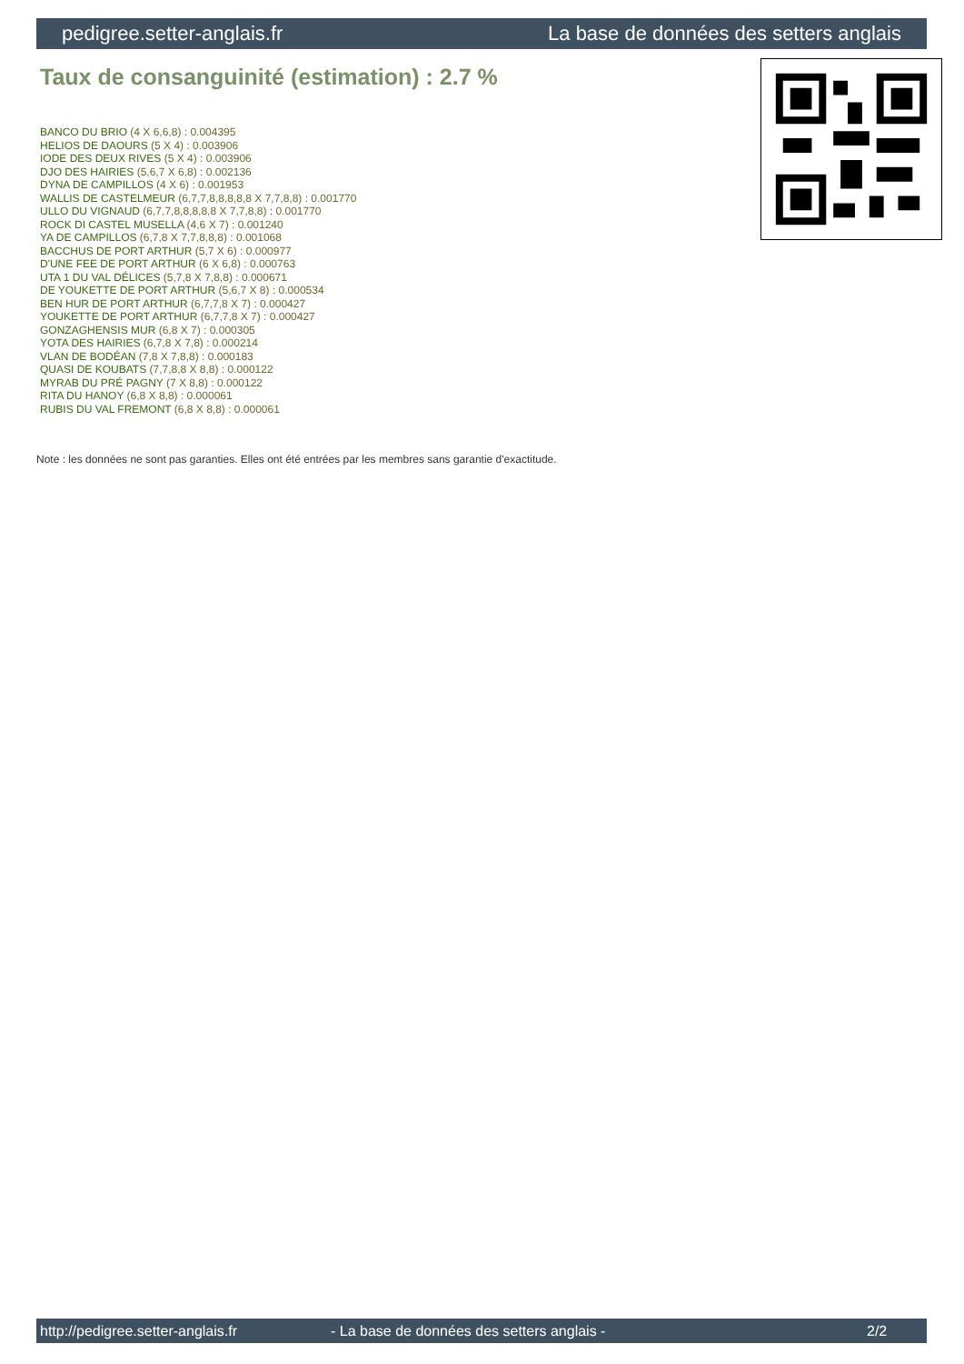pedigree.setter-anglais.fr La base de données des setters anglais
Taux de consanguinité (estimation) : 2.7 %
BANCO DU BRIO (4 X 6,6,8) : 0.004395
HELIOS DE DAOURS (5 X 4) : 0.003906
IODE DES DEUX RIVES (5 X 4) : 0.003906
DJO DES HAIRIES (5,6,7 X 6,8) : 0.002136
DYNA DE CAMPILLOS (4 X 6) : 0.001953
WALLIS DE CASTELMEUR (6,7,7,8,8,8,8,8 X 7,7,8,8) : 0.001770
ULLO DU VIGNAUD (6,7,7,8,8,8,8,8 X 7,7,8,8) : 0.001770
ROCK DI CASTEL MUSELLA (4,6 X 7) : 0.001240
YA DE CAMPILLOS (6,7,8 X 7,7,8,8,8) : 0.001068
BACCHUS DE PORT ARTHUR (5,7 X 6) : 0.000977
D'UNE FEE DE PORT ARTHUR (6 X 6,8) : 0.000763
UTA 1 DU VAL DÉLICES (5,7,8 X 7,8,8) : 0.000671
DE YOUKETTE DE PORT ARTHUR (5,6,7 X 8) : 0.000534
BEN HUR DE PORT ARTHUR (6,7,7,8 X 7) : 0.000427
YOUKETTE DE PORT ARTHUR (6,7,7,8 X 7) : 0.000427
GONZAGHENSIS MUR (6,8 X 7) : 0.000305
YOTA DES HAIRIES (6,7,8 X 7,8) : 0.000214
VLAN DE BODÉAN (7,8 X 7,8,8) : 0.000183
QUASI DE KOUBATS (7,7,8,8 X 8,8) : 0.000122
MYRAB DU PRÉ PAGNY (7 X 8,8) : 0.000122
RITA DU HANOY (6,8 X 8,8) : 0.000061
RUBIS DU VAL FREMONT (6,8 X 8,8) : 0.000061
Note : les données ne sont pas garanties. Elles ont été entrées par les membres sans garantie d'exactitude.
http://pedigree.setter-anglais.fr - La base de données des setters anglais - 2/2